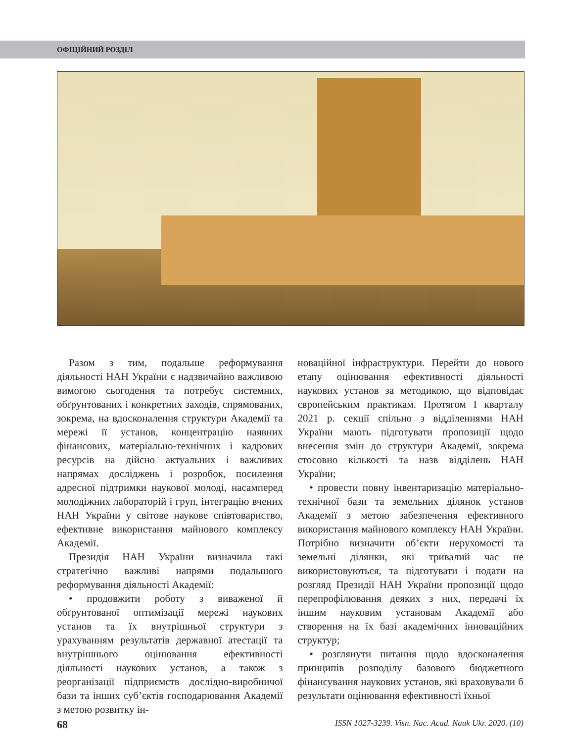ОФІЦІЙНИЙ РОЗДІЛ
Разом з тим, подальше реформування діяльності НАН України є надзвичайно важливою вимогою сьогодення та потребує системних, обґрунтованих і конкретних заходів, спрямованих, зокрема, на вдосконалення структури Академії та мережі її установ, концентрацію наявних фінансових, матеріально-технічних і кадрових ресурсів на дійсно актуальних і важливих напрямах досліджень і розробок, посилення адресної підтримки наукової молоді, насамперед молодіжних лабораторій і груп, інтеграцію вчених НАН України у світове наукове співтовариство, ефективне використання майнового комплексу Академії.
Президія НАН України визначила такі стратегічно важливі напрями подальшого реформування діяльності Академії:
• продовжити роботу з виваженої й обґрунтованої оптимізації мережі наукових установ та їх внутрішньої структури з урахуванням результатів державної атестації та внутрішнього оцінювання ефективності діяльності наукових установ, а також з реорганізації підприємств дослідно-виробничої бази та інших суб’єктів господарювання Академії з метою розвитку ін-
новаційної інфраструктури. Перейти до нового етапу оцінювання ефективності діяльності наукових установ за методикою, що відповідає європейським практикам. Протягом I кварталу 2021 р. секції спільно з відділеннями НАН України мають підготувати пропозиції щодо внесення змін до структури Академії, зокрема стосовно кількості та назв відділень НАН України;
• провести повну інвентаризацію матеріально-технічної бази та земельних ділянок установ Академії з метою забезпечення ефективного використання майнового комплексу НАН України. Потрібно визначити об’єкти нерухомості та земельні ділянки, які тривалий час не використовуються, та підготувати і подати на розгляд Президії НАН України пропозиції щодо перепрофілювання деяких з них, передачі їх іншим науковим установам Академії або створення на їх базі академічних інноваційних структур;
• розглянути питання щодо вдосконалення принципів розподілу базового бюджетного фінансування наукових установ, які враховували б результати оцінювання ефективності їхньої
68 ISSN 1027-3239. Visn. Nac. Acad. Nauk Ukr. 2020. (10)